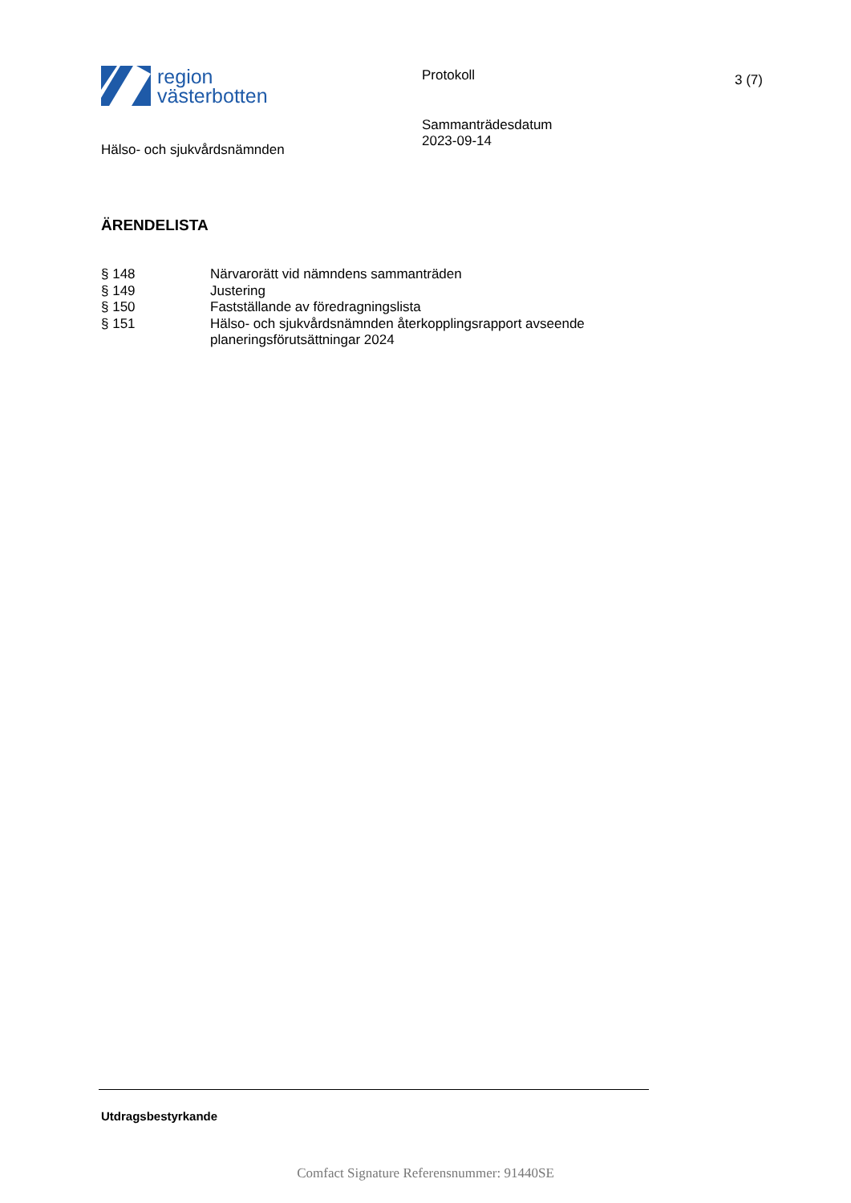region
västerbotten
Protokoll 3 (7)
Hälso- och sjukvårdsnämnden
Sammanträdesdatum
2023-09-14
ÄRENDELISTA
| § 148 | Närvarorätt vid nämndens sammanträden |
| § 149 | Justering |
| § 150 | Fastställande av föredragningslista |
| § 151 | Hälso- och sjukvårdsnämnden återkopplingsrapport avseende planeringsförutsättningar 2024 |
Utdragsbestyrkande
Comfact Signature Referensnummer: 91440SE